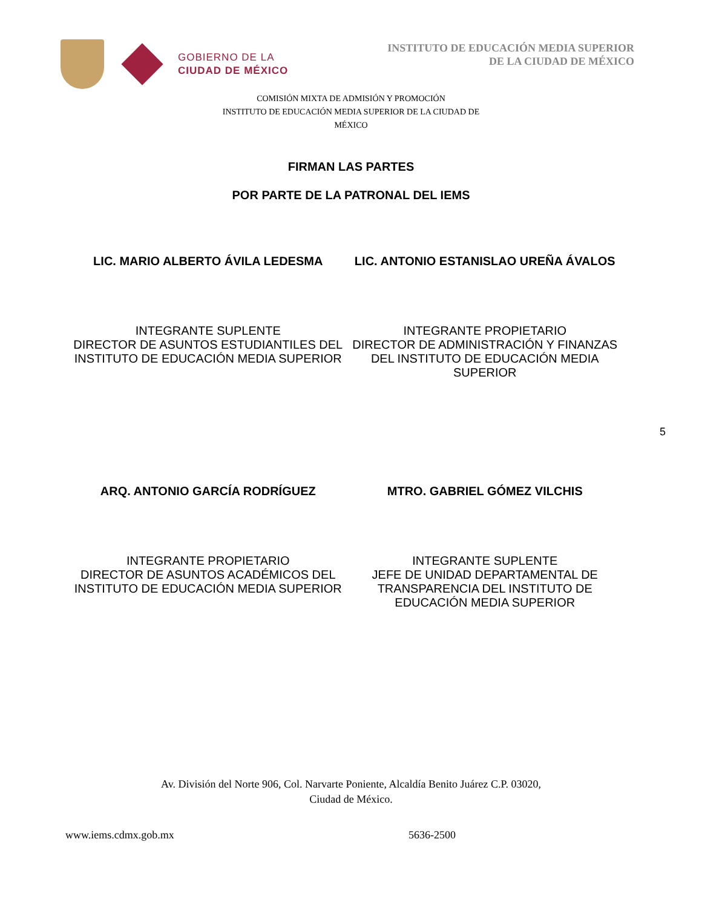GOBIERNO DE LA
CIUDAD DE MÉXICO
INSTITUTO DE EDUCACIÓN MEDIA SUPERIOR
DE LA CIUDAD DE MÉXICO
COMISIÓN MIXTA DE ADMISIÓN Y PROMOCIÓN
INSTITUTO DE EDUCACIÓN MEDIA SUPERIOR DE LA CIUDAD DE MÉXICO
FIRMAN LAS PARTES
POR PARTE DE LA PATRONAL DEL IEMS
LIC. MARIO ALBERTO ÁVILA LEDESMA
LIC. ANTONIO ESTANISLAO UREÑA ÁVALOS
INTEGRANTE SUPLENTE
DIRECTOR DE ASUNTOS ESTUDIANTILES DEL INSTITUTO DE EDUCACIÓN MEDIA SUPERIOR
INTEGRANTE PROPIETARIO
DIRECTOR DE ADMINISTRACIÓN Y FINANZAS DEL INSTITUTO DE EDUCACIÓN MEDIA SUPERIOR
5
ARQ. ANTONIO GARCÍA RODRÍGUEZ MTRO. GABRIEL GÓMEZ VILCHIS
INTEGRANTE PROPIETARIO
DIRECTOR DE ASUNTOS ACADÉMICOS DEL INSTITUTO DE EDUCACIÓN MEDIA SUPERIOR
INTEGRANTE SUPLENTE
JEFE DE UNIDAD DEPARTAMENTAL DE TRANSPARENCIA DEL INSTITUTO DE EDUCACIÓN MEDIA SUPERIOR
Av. División del Norte 906, Col. Narvarte Poniente, Alcaldía Benito Juárez C.P. 03020,
Ciudad de México.
www.iems.cdmx.gob.mx 5636-2500